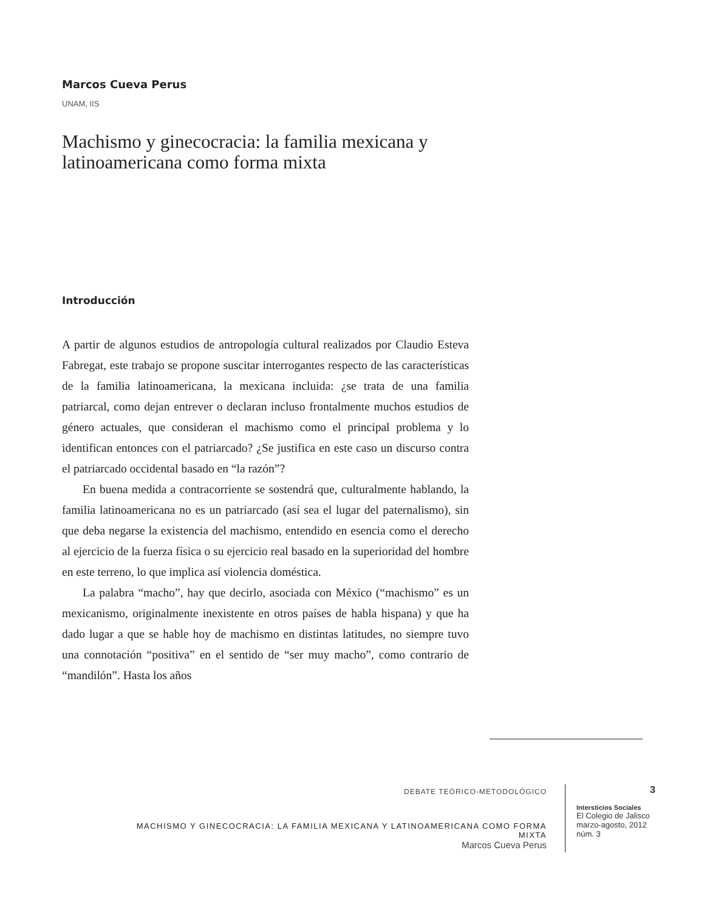Marcos Cueva Perus
UNAM, IIS
Machismo y ginecocracia: la familia mexicana y latinoamericana como forma mixta
Introducción
A partir de algunos estudios de antropología cultural realizados por Claudio Esteva Fabregat, este trabajo se propone suscitar interrogantes respecto de las características de la familia latinoamericana, la mexicana incluida: ¿se trata de una familia patriarcal, como dejan entrever o declaran incluso frontalmente muchos estudios de género actuales, que consideran el machismo como el principal problema y lo identifican entonces con el patriarcado? ¿Se justifica en este caso un discurso contra el patriarcado occidental basado en “la razón”?
En buena medida a contracorriente se sostendrá que, culturalmente hablando, la familia latinoamericana no es un patriarcado (así sea el lugar del paternalismo), sin que deba negarse la existencia del machismo, entendido en esencia como el derecho al ejercicio de la fuerza física o su ejercicio real basado en la superioridad del hombre en este terreno, lo que implica así violencia doméstica.
La palabra “macho”, hay que decirlo, asociada con México (“machismo” es un mexicanismo, originalmente inexistente en otros países de habla hispana) y que ha dado lugar a que se hable hoy de machismo en distintas latitudes, no siempre tuvo una connotación “positiva” en el sentido de “ser muy macho”, como contrario de “mandilón”. Hasta los años
DEBATE TEÓRICO-METODOLÓGICO
MACHISMO Y GINECOCRACIA: LA FAMILIA MEXICANA Y LATINOAMERICANA COMO FORMA MIXTA
Marcos Cueva Perus
3
Intersticios Sociales
El Colegio de Jalisco
marzo-agosto, 2012
núm. 3